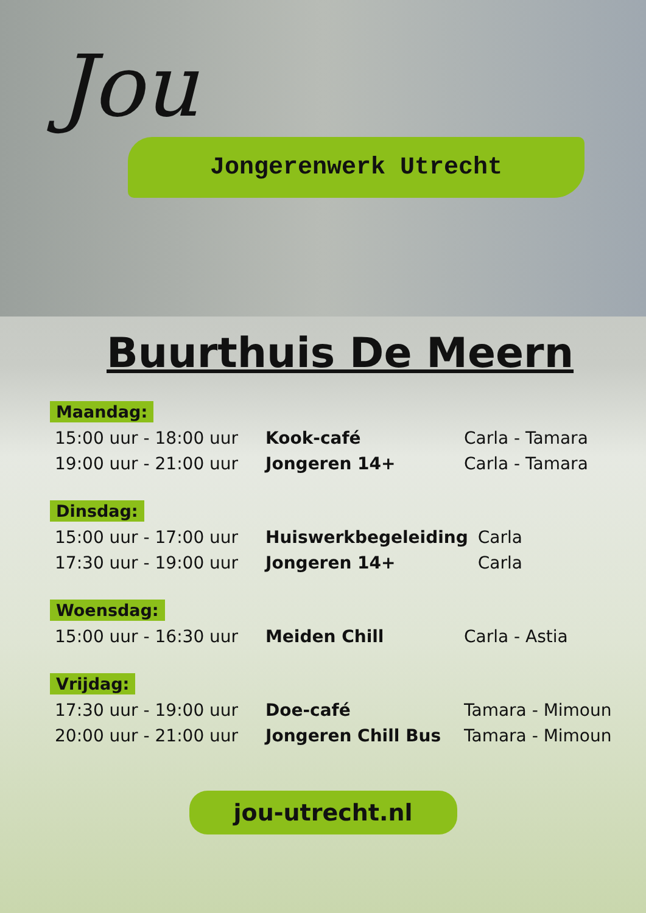Jou
Jongerenwerk Utrecht
Buurthuis De Meern
Maandag:
| 15:00 uur - 18:00 uur | Kook-café | Carla - Tamara |
| 19:00 uur - 21:00 uur | Jongeren 14+ | Carla - Tamara |
Dinsdag:
| 15:00 uur - 17:00 uur | Huiswerkbegeleiding | Carla |
| 17:30 uur - 19:00 uur | Jongeren 14+ | Carla |
Woensdag:
| 15:00 uur - 16:30 uur | Meiden Chill | Carla - Astia |
Vrijdag:
| 17:30 uur - 19:00 uur | Doe-café | Tamara - Mimoun |
| 20:00 uur - 21:00 uur | Jongeren Chill Bus | Tamara - Mimoun |
jou-utrecht.nl